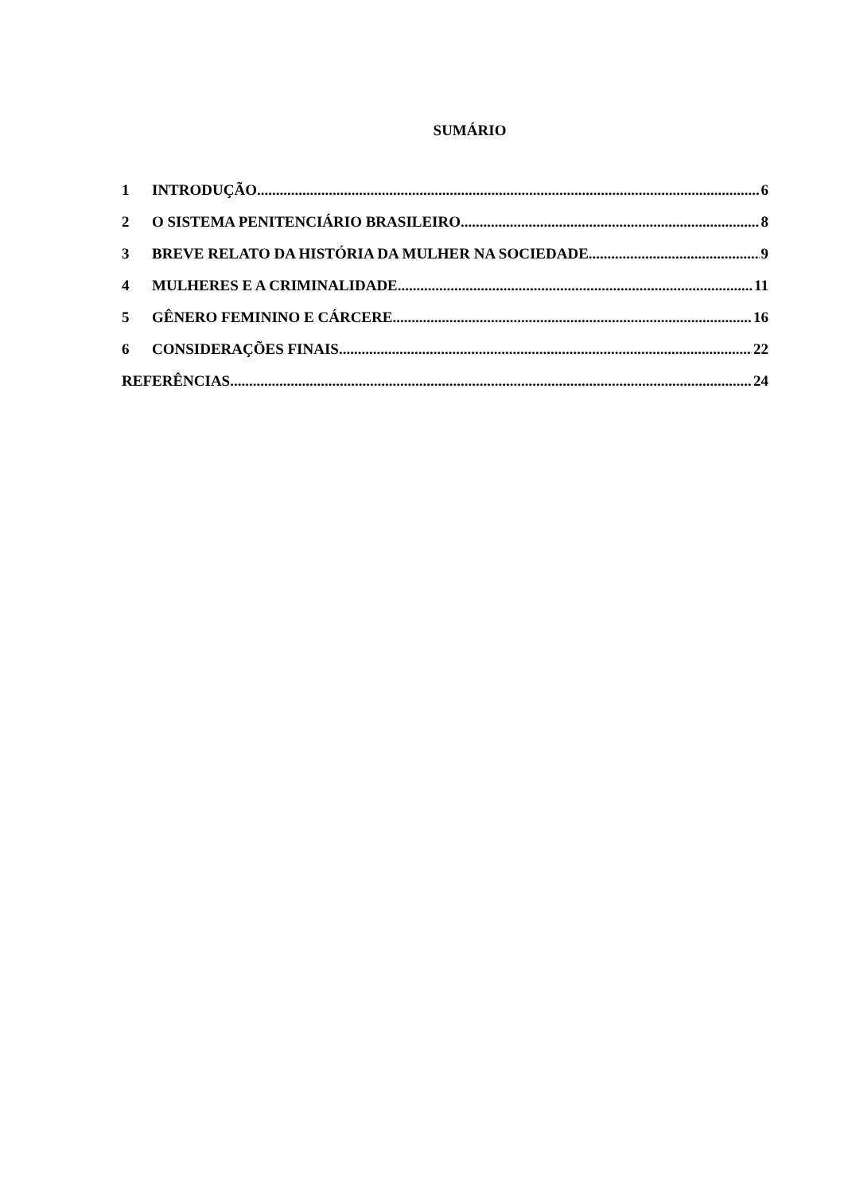SUMÁRIO
1 INTRODUÇÃO 6
2 O SISTEMA PENITENCIÁRIO BRASILEIRO 8
3 BREVE RELATO DA HISTÓRIA DA MULHER NA SOCIEDADE 9
4 MULHERES E A CRIMINALIDADE 11
5 GÊNERO FEMININO E CÁRCERE 16
6 CONSIDERAÇÕES FINAIS 22
REFERÊNCIAS 24